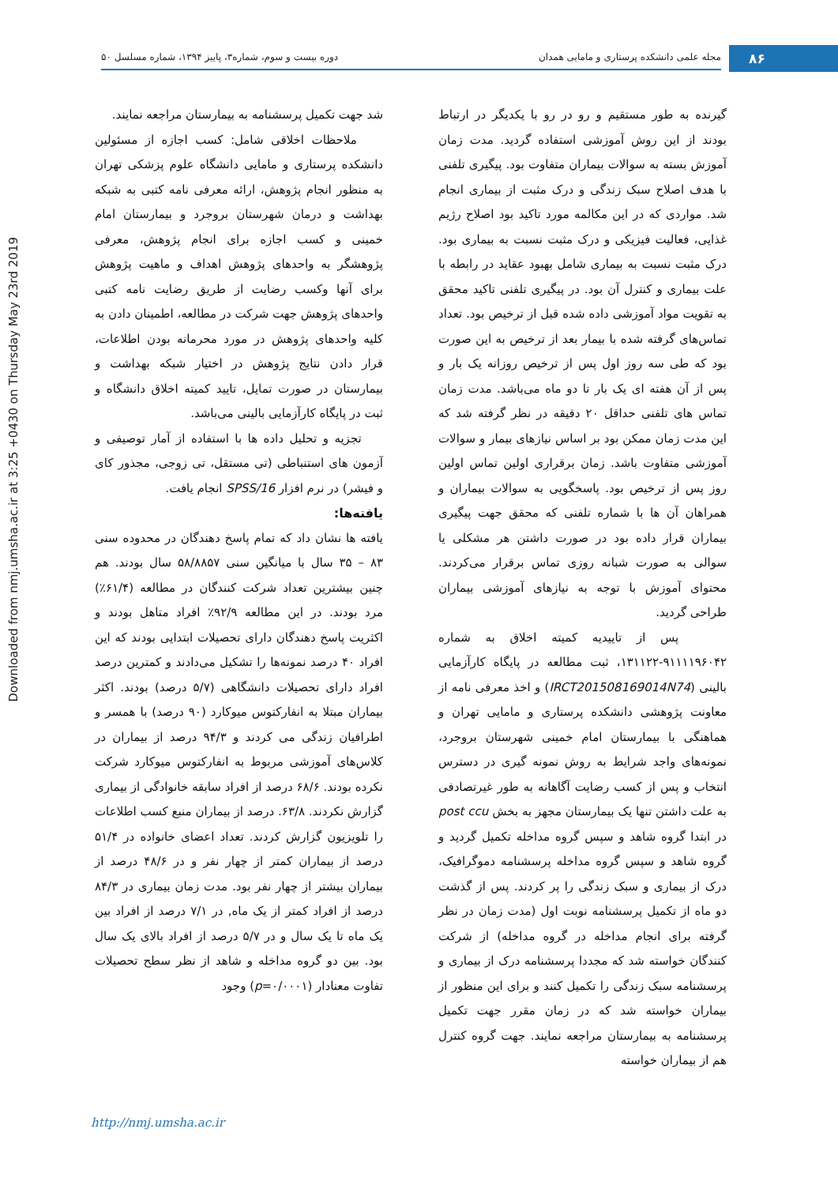۸۶ مجله علمی دانشکده پرستاری و مامایی همدان دوره بیست و سوم، شماره۳، پاییز ۱۳۹۴، شماره مسلسل ۵۰
Downloaded from nmj.umsha.ac.ir at 3:25 +0430 on Thursday May 23rd 2019
گیرنده به طور مستقیم و رو در رو با یکدیگر در ارتباط بودند از این روش آموزشی استفاده گردید. مدت زمان آموزش بسته به سوالات بیماران متفاوت بود. پیگیری تلفنی با هدف اصلاح سبک زندگی و درک مثبت از بیماری انجام شد. مواردی که در این مکالمه مورد تاکید بود اصلاح رژیم غذایی، فعالیت فیزیکی و درک مثبت نسبت به بیماری بود. درک مثبت نسبت به بیماری شامل بهبود عقاید در رابطه با علت بیماری و کنترل آن بود. در پیگیری تلفنی تاکید محقق به تقویت مواد آموزشی داده شده قبل از ترخیص بود. تعداد تماس‌های گرفته شده با بیمار بعد از ترخیص به این صورت بود که طی سه روز اول پس از ترخیص روزانه یک بار و پس از آن هفته ای یک بار تا دو ماه می‌باشد. مدت زمان تماس های تلفنی حداقل ۲۰ دقیقه در نظر گرفته شد که این مدت زمان ممکن بود بر اساس نیازهای بیمار و سوالات آموزشی متفاوت باشد. زمان برقراری اولین تماس اولین روز پس از ترخیص بود. پاسخگویی به سوالات بیماران و همراهان آن ها با شماره تلفنی که محقق جهت پیگیری بیماران قرار داده بود در صورت داشتن هر مشکلی یا سوالی به صورت شبانه روزی تماس برقرار می‌کردند. محتوای آموزش با توجه به نیازهای آموزشی بیماران طراحی گردید.
پس از تاییدیه کمیته اخلاق به شماره ۹۱۱۱۱۹۶۰۴۲-۱۳۱۱۲۲، ثبت مطالعه در پایگاه کارآزمایی بالینی (IRCT201508169014N74) و اخذ معرفی نامه از معاونت پژوهشی دانشکده پرستاری و مامایی تهران و هماهنگی با بیمارستان امام خمینی شهرستان بروجرد، نمونه‌های واجد شرایط به روش نمونه گیری در دسترس انتخاب و پس از کسب رضایت آگاهانه به طور غیرتصادفی به علت داشتن تنها یک بیمارستان مجهز به بخش post ccu در ابتدا گروه شاهد و سپس گروه مداخله تکمیل گردید و گروه شاهد و سپس گروه مداخله پرسشنامه دموگرافیک، درک از بیماری و سبک زندگی را پر کردند. پس از گذشت دو ماه از تکمیل پرسشنامه نوبت اول (مدت زمان در نظر گرفته برای انجام مداخله در گروه مداخله) از شرکت کنندگان خواسته شد که مجددا پرسشنامه درک از بیماری و پرسشنامه سبک زندگی را تکمیل کنند و برای این منظور از بیماران خواسته شد که در زمان مقرر جهت تکمیل پرسشنامه به بیمارستان مراجعه نمایند. جهت گروه کنترل هم از بیماران خواسته
شد جهت تکمیل پرسشنامه به بیمارستان مراجعه نمایند.
ملاحظات اخلاقی شامل: کسب اجازه از مسئولین دانشکده پرستاری و مامایی دانشگاه علوم پزشکی تهران به منظور انجام پژوهش، ارائه معرفی نامه کتبی به شبکه بهداشت و درمان شهرستان بروجرد و بیمارستان امام خمینی و کسب اجازه برای انجام پژوهش، معرفی پژوهشگر به واحدهای پژوهش اهداف و ماهیت پژوهش برای آنها وکسب رضایت از طریق رضایت نامه کتبی واحدهای پژوهش جهت شرکت در مطالعه، اطمینان دادن به کلیه واحدهای پژوهش در مورد محرمانه بودن اطلاعات، قرار دادن نتایج پژوهش در اختیار شبکه بهداشت و بیمارستان در صورت تمایل، تایید کمیته اخلاق دانشگاه و ثبت در پایگاه کارآزمایی بالینی می‌باشد.
تجزیه و تحلیل داده ها با استفاده از آمار توصیفی و آزمون های استنباطی (تی مستقل، تی زوجی، مجذور کای و فیشر) در نرم افزار SPSS/16 انجام یافت.
یافته‌ها:
یافته ها نشان داد که تمام پاسخ دهندگان در محدوده سنی ۸۳ – ۳۵ سال با میانگین سنی ۵۸/۸۸۵۷ سال بودند. هم چنین بیشترین تعداد شرکت کنندگان در مطالعه (۶۱/۴٪) مرد بودند. در این مطالعه ۹۲/۹٪ افراد متاهل بودند و اکثریت پاسخ دهندگان دارای تحصیلات ابتدایی بودند که این افراد ۴۰ درصد نمونه‌ها را تشکیل می‌دادند و کمترین درصد افراد دارای تحصیلات دانشگاهی (۵/۷ درصد) بودند. اکثر بیماران مبتلا به انفارکتوس میوکارد (۹۰ درصد) با همسر و اطرافیان زندگی می کردند و ۹۴/۳ درصد از بیماران در کلاس‌های آموزشی مربوط به انفارکتوس میوکارد شرکت نکرده بودند. ۶۸/۶ درصد از افراد سابقه خانوادگی از بیماری گزارش نکردند. ۶۳/۸. درصد از بیماران منبع کسب اطلاعات را تلویزیون گزارش کردند. تعداد اعضای خانواده در ۵۱/۴ درصد از بیماران کمتر از چهار نفر و در ۴۸/۶ درصد از بیماران بیشتر از چهار نفر بود. مدت زمان بیماری در ۸۴/۳ درصد از افراد کمتر از یک ماه, در ۷/۱ درصد از افراد بین یک ماه تا یک سال و در ۵/۷ درصد از افراد بالای یک سال بود. بین دو گروه مداخله و شاهد از نظر سطح تحصیلات تفاوت معنادار (p=۰/۰۰۰۱) وجود
http://nmj.umsha.ac.ir